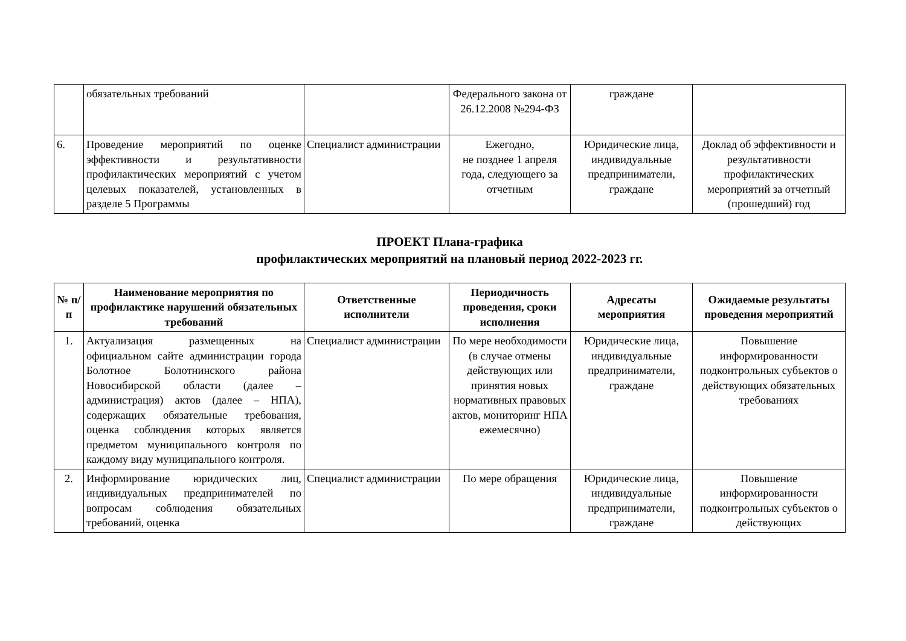| | обязательных требований | | Федерального закона от 26.12.2008 №294-ФЗ | граждане | |
| 6. | Проведение мероприятий по оценке эффективности и результативности профилактических мероприятий с учетом целевых показателей, установленных в разделе 5 Программы | Специалист администрации | Ежегодно, не позднее 1 апреля года, следующего за отчетным | Юридические лица, индивидуальные предприниматели, граждане | Доклад об эффективности и результативности профилактических мероприятий за отчетный (прошедший) год |
ПРОЕКТ Плана-графика
профилактических мероприятий на плановый период 2022-2023 гг.
| № п/п | Наименование мероприятия по профилактике нарушений обязательных требований | Ответственные исполнители | Периодичность проведения, сроки исполнения | Адресаты мероприятия | Ожидаемые результаты проведения мероприятий |
| --- | --- | --- | --- | --- | --- |
| 1. | Актуализация размещенных на официальном сайте администрации города Болотное Болотнинского района Новосибирской области (далее – администрация) актов (далее – НПА), содержащих обязательные требования, оценка соблюдения которых является предметом муниципального контроля по каждому виду муниципального контроля. | Специалист администрации | По мере необходимости (в случае отмены действующих или принятия новых нормативных правовых актов, мониторинг НПА ежемесячно) | Юридические лица, индивидуальные предприниматели, граждане | Повышение информированности подконтрольных субъектов о действующих обязательных требованиях |
| 2. | Информирование юридических лиц, индивидуальных предпринимателей по вопросам соблюдения обязательных требований, оценка | Специалист администрации | По мере обращения | Юридические лица, индивидуальные предприниматели, граждане | Повышение информированности подконтрольных субъектов о действующих |